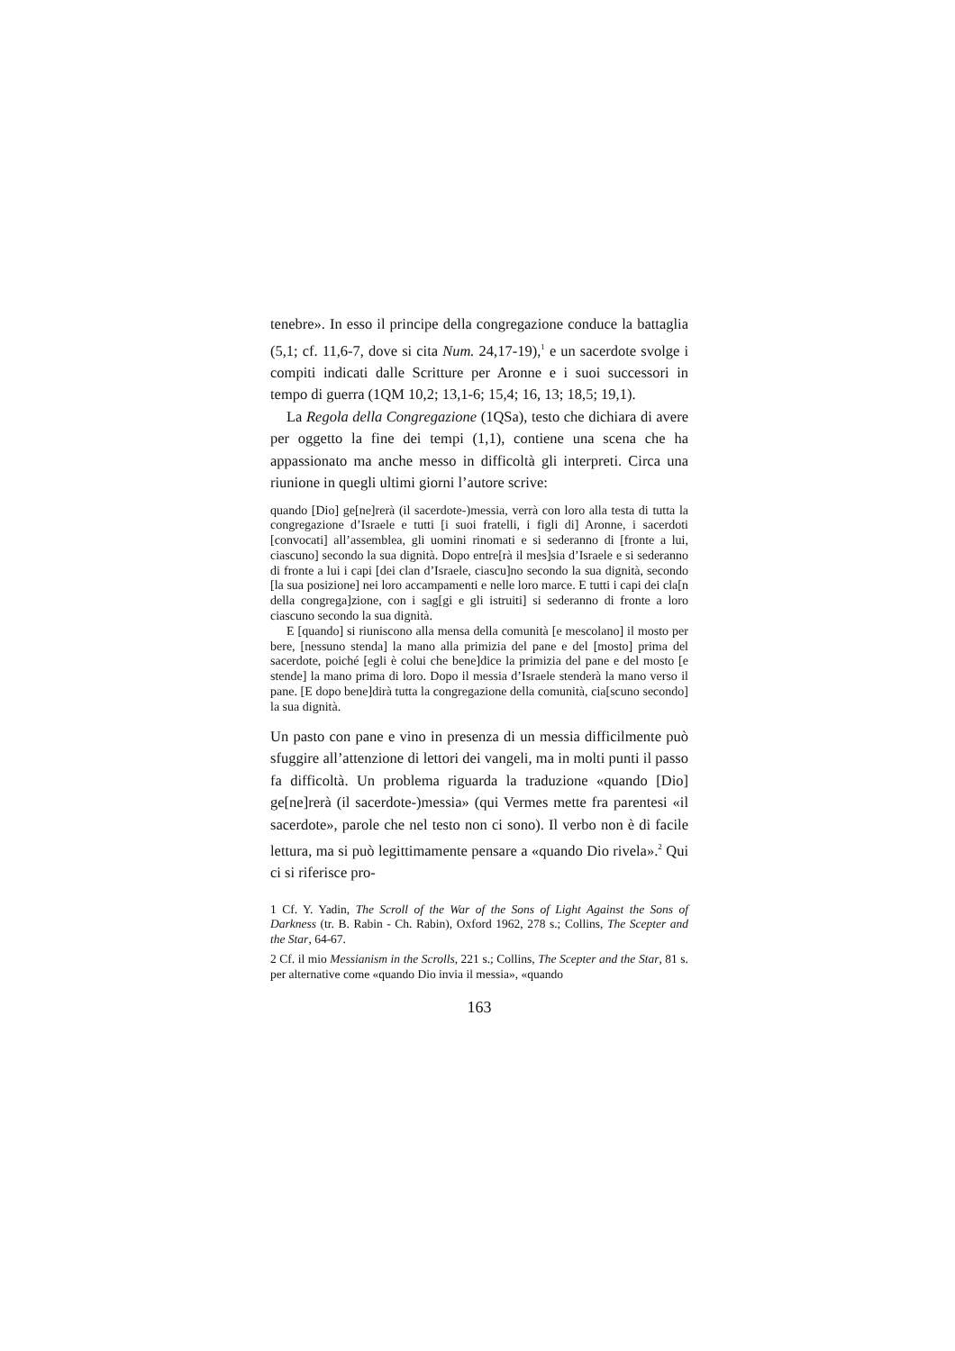tenebre». In esso il principe della congregazione conduce la battaglia (5,1; cf. 11,6-7, dove si cita Num. 24,17-19),<sup>1</sup> e un sacerdote svolge i compiti indicati dalle Scritture per Aronne e i suoi successori in tempo di guerra (1QM 10,2; 13,1-6; 15,4; 16, 13; 18,5; 19,1).
La Regola della Congregazione (1QSa), testo che dichiara di avere per oggetto la fine dei tempi (1,1), contiene una scena che ha appassionato ma anche messo in difficoltà gli interpreti. Circa una riunione in quegli ultimi giorni l’autore scrive:
quando [Dio] ge[ne]rerà (il sacerdote-)messia, verrà con loro alla testa di tutta la congregazione d’Israele e tutti [i suoi fratelli, i figli di] Aronne, i sacerdoti [convocati] all’assemblea, gli uomini rinomati e si sederanno di [fronte a lui, ciascuno] secondo la sua dignità. Dopo entre[rà il mes]sia d’Israele e si sederanno di fronte a lui i capi [dei clan d’Israele, ciascu]no secondo la sua dignità, secondo [la sua posizione] nei loro accampamenti e nelle loro marce. E tutti i capi dei cla[n della congrega]zione, con i sag[gi e gli istruiti] si sederanno di fronte a loro ciascuno secondo la sua dignità.
E [quando] si riuniscono alla mensa della comunità [e mescolano] il mosto per bere, [nessuno stenda] la mano alla primizia del pane e del [mosto] prima del sacerdote, poiché [egli è colui che bene]dice la primizia del pane e del mosto [e stende] la mano prima di loro. Dopo il messia d’Israele stenderà la mano verso il pane. [E dopo bene]dirà tutta la congregazione della comunità, cia[scuno secondo] la sua dignità.
Un pasto con pane e vino in presenza di un messia difficilmente può sfuggire all’attenzione di lettori dei vangeli, ma in molti punti il passo fa difficoltà. Un problema riguarda la traduzione «quando [Dio] ge[ne]rerà (il sacerdote-)messia» (qui Vermes mette fra parentesi «il sacerdote», parole che nel testo non ci sono). Il verbo non è di facile lettura, ma si può legittimamente pensare a «quando Dio rivela».<sup>2</sup> Qui ci si riferisce pro-
1 Cf. Y. Yadin, The Scroll of the War of the Sons of Light Against the Sons of Darkness (tr. B. Rabin - Ch. Rabin), Oxford 1962, 278 s.; Collins, The Scepter and the Star, 64-67.
2 Cf. il mio Messianism in the Scrolls, 221 s.; Collins, The Scepter and the Star, 81 s. per alternative come «quando Dio invia il messia», «quando
163